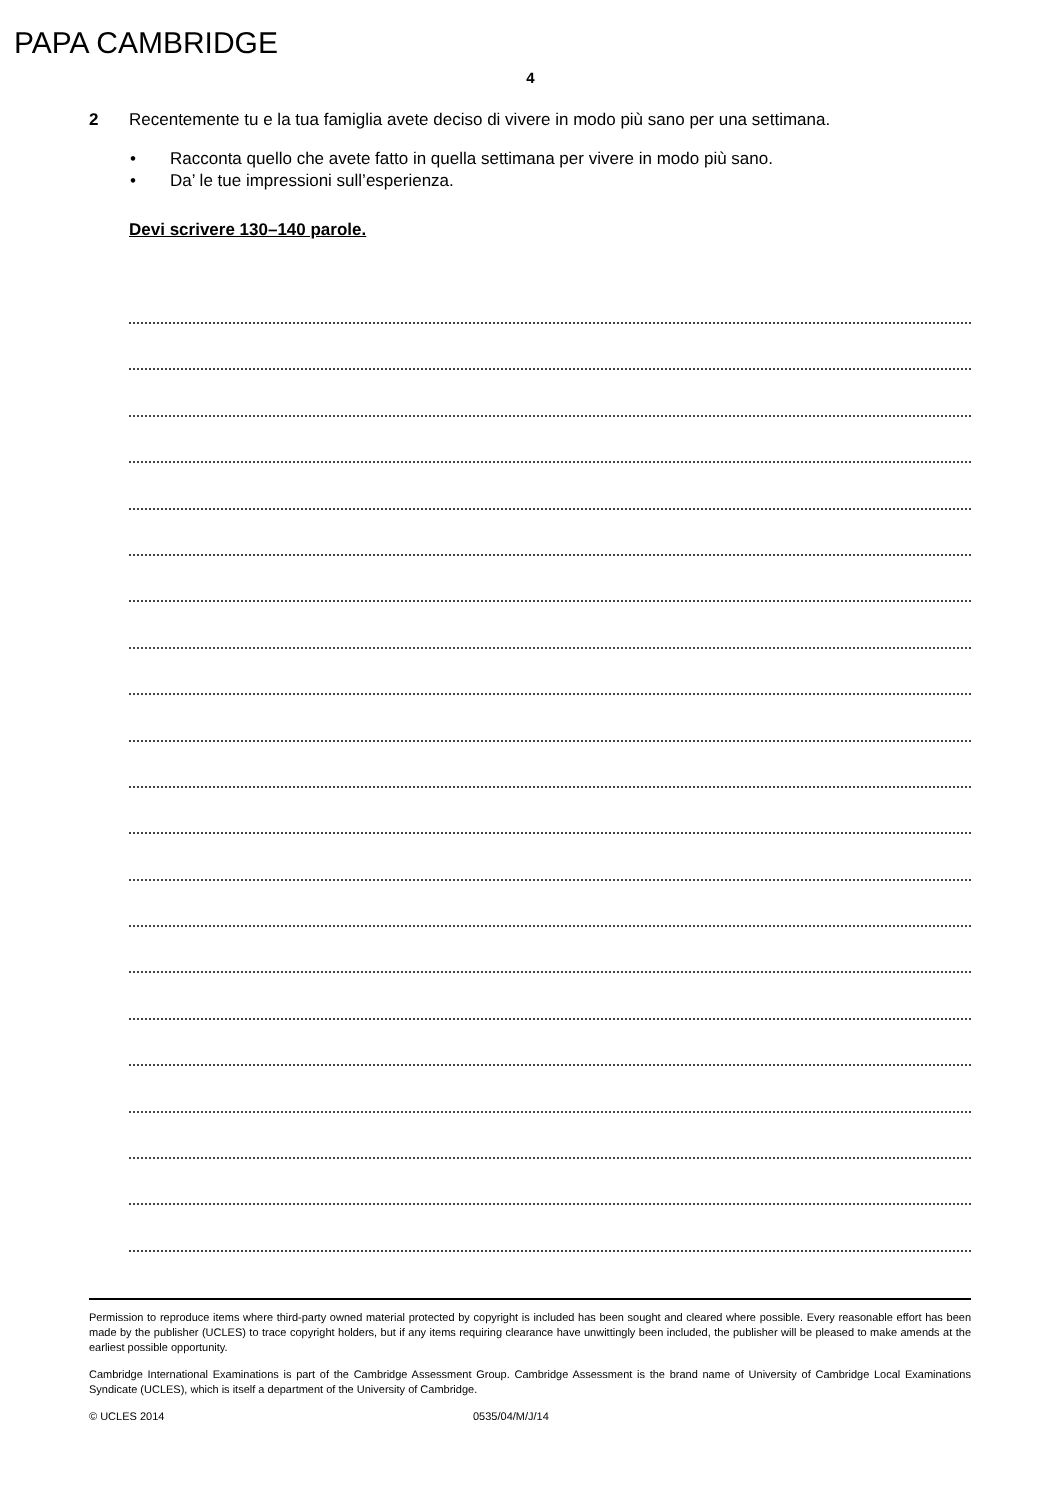PAPA CAMBRIDGE
4
2 Recentemente tu e la tua famiglia avete deciso di vivere in modo più sano per una settimana.
• Racconta quello che avete fatto in quella settimana per vivere in modo più sano.
• Da’ le tue impressioni sull’esperienza.
Devi scrivere 130–140 parole.
Permission to reproduce items where third-party owned material protected by copyright is included has been sought and cleared where possible. Every reasonable effort has been made by the publisher (UCLES) to trace copyright holders, but if any items requiring clearance have unwittingly been included, the publisher will be pleased to make amends at the earliest possible opportunity.
Cambridge International Examinations is part of the Cambridge Assessment Group. Cambridge Assessment is the brand name of University of Cambridge Local Examinations Syndicate (UCLES), which is itself a department of the University of Cambridge.
© UCLES 2014 0535/04/M/J/14